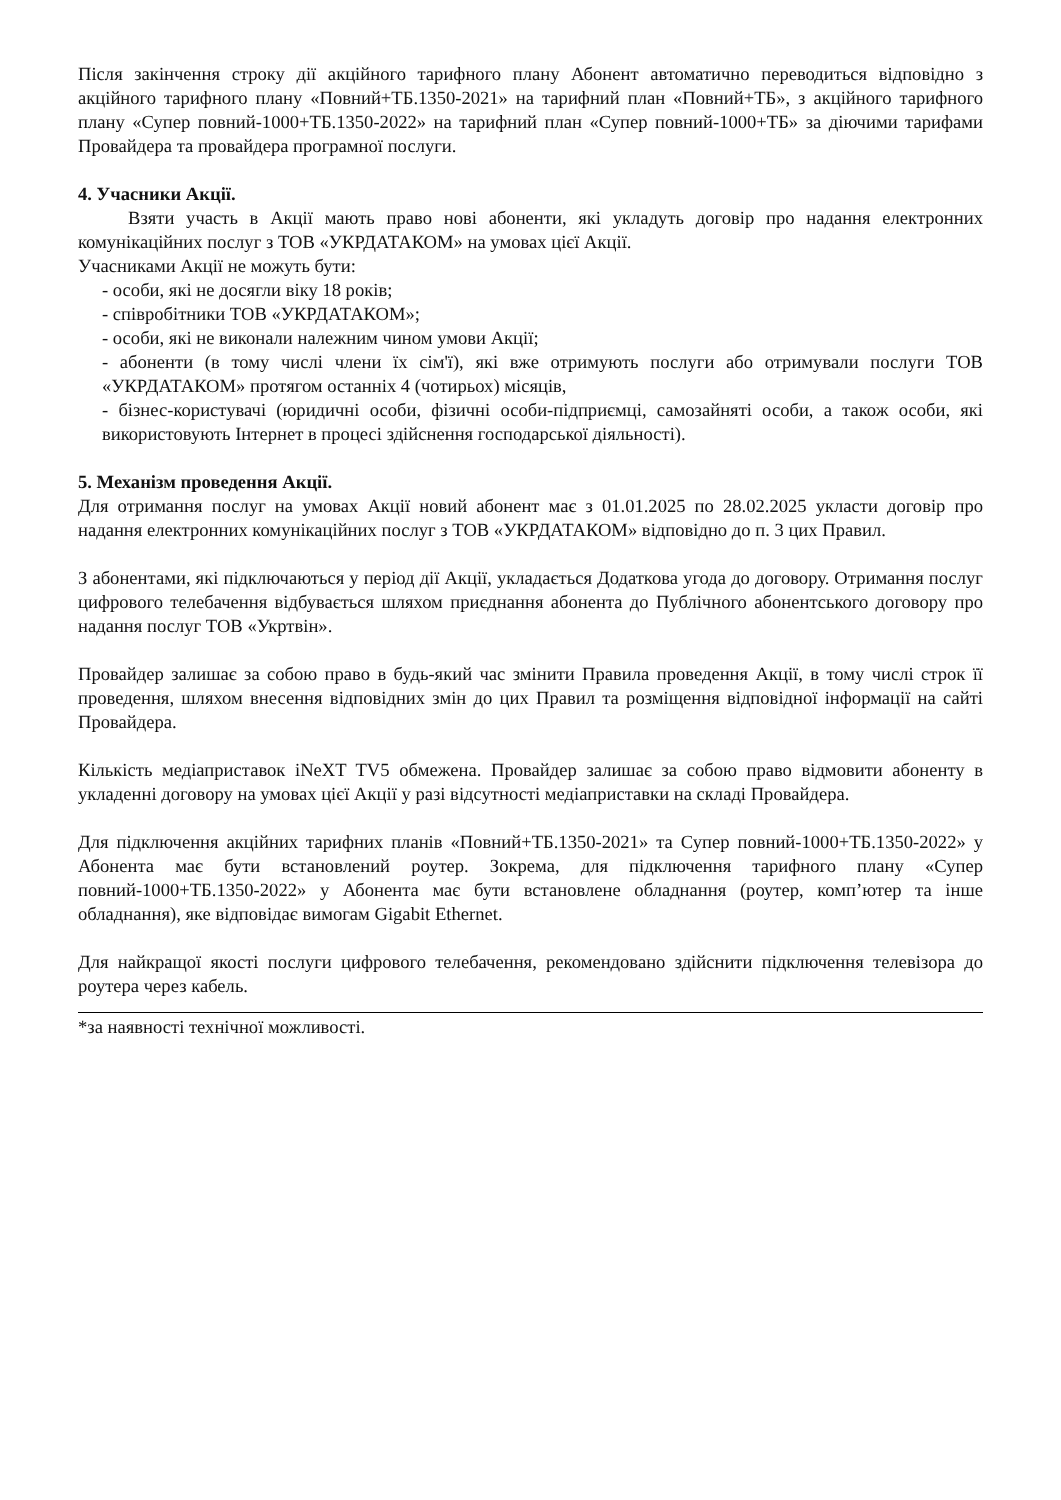Після закінчення строку дії акційного тарифного плану Абонент автоматично переводиться відповідно з акційного тарифного плану «Повний+ТБ.1350-2021» на тарифний план «Повний+ТБ», з акційного тарифного плану «Супер повний-1000+ТБ.1350-2022» на тарифний план «Супер повний-1000+ТБ» за діючими тарифами Провайдера та провайдера програмної послуги.
4. Учасники Акції.
Взяти участь в Акції мають право нові абоненти, які укладуть договір про надання електронних комунікаційних послуг з ТОВ «УКРДАТАКОМ» на умовах цієї Акції.
Учасниками Акції не можуть бути:
- особи, які не досягли віку 18 років;
- співробітники ТОВ «УКРДАТАКОМ»;
- особи, які не виконали належним чином умови Акції;
- абоненти (в тому числі члени їх сім'ї), які вже отримують послуги або отримували послуги ТОВ «УКРДАТАКОМ» протягом останніх 4 (чотирьох) місяців,
- бізнес-користувачі (юридичні особи, фізичні особи-підприємці, самозайняті особи, а також особи, які використовують Інтернет в процесі здійснення господарської діяльності).
5. Механізм проведення Акції.
Для отримання послуг на умовах Акції новий абонент має з 01.01.2025 по 28.02.2025 укласти договір про надання електронних комунікаційних послуг з ТОВ «УКРДАТАКОМ» відповідно до п. 3 цих Правил.
З абонентами, які підключаються у період дії Акції, укладається Додаткова угода до договору. Отримання послуг цифрового телебачення відбувається шляхом приєднання абонента до Публічного абонентського договору про надання послуг ТОВ «Укртвін».
Провайдер залишає за собою право в будь-який час змінити Правила проведення Акції, в тому числі строк її проведення, шляхом внесення відповідних змін до цих Правил та розміщення відповідної інформації на сайті Провайдера.
Кількість медіаприставок iNeXT TV5 обмежена. Провайдер залишає за собою право відмовити абоненту в укладенні договору на умовах цієї Акції у разі відсутності медіаприставки на складі Провайдера.
Для підключення акційних тарифних планів «Повний+ТБ.1350-2021» та Супер повний-1000+ТБ.1350-2022» у Абонента має бути встановлений роутер. Зокрема, для підключення тарифного плану «Супер повний-1000+ТБ.1350-2022» у Абонента має бути встановлене обладнання (роутер, комп’ютер та інше обладнання), яке відповідає вимогам Gigabit Ethernet.
Для найкращої якості послуги цифрового телебачення, рекомендовано здійснити підключення телевізора до роутера через кабель.
*за наявності технічної можливості.